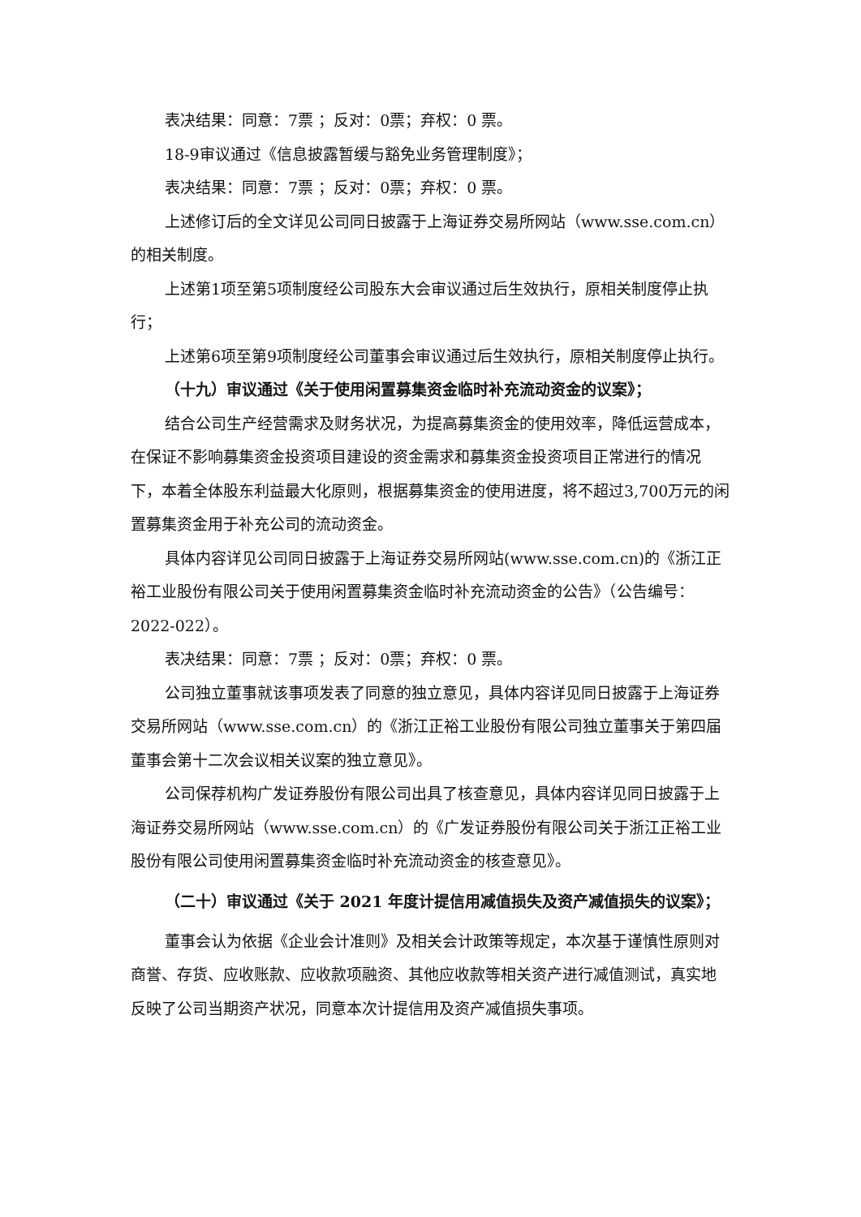表决结果：同意：7票 ；反对：0票；弃权：0 票。
18-9审议通过《信息披露暂缓与豁免业务管理制度》；
表决结果：同意：7票 ；反对：0票；弃权：0 票。
上述修订后的全文详见公司同日披露于上海证券交易所网站（www.sse.com.cn）的相关制度。
上述第1项至第5项制度经公司股东大会审议通过后生效执行，原相关制度停止执行；
上述第6项至第9项制度经公司董事会审议通过后生效执行，原相关制度停止执行。
（十九）审议通过《关于使用闲置募集资金临时补充流动资金的议案》；
结合公司生产经营需求及财务状况，为提高募集资金的使用效率，降低运营成本，在保证不影响募集资金投资项目建设的资金需求和募集资金投资项目正常进行的情况下，本着全体股东利益最大化原则，根据募集资金的使用进度，将不超过3,700万元的闲置募集资金用于补充公司的流动资金。
具体内容详见公司同日披露于上海证券交易所网站(www.sse.com.cn)的《浙江正裕工业股份有限公司关于使用闲置募集资金临时补充流动资金的公告》（公告编号：2022-022）。
表决结果：同意：7票 ；反对：0票；弃权：0 票。
公司独立董事就该事项发表了同意的独立意见，具体内容详见同日披露于上海证券交易所网站（www.sse.com.cn）的《浙江正裕工业股份有限公司独立董事关于第四届董事会第十二次会议相关议案的独立意见》。
公司保荐机构广发证券股份有限公司出具了核查意见，具体内容详见同日披露于上海证券交易所网站（www.sse.com.cn）的《广发证券股份有限公司关于浙江正裕工业股份有限公司使用闲置募集资金临时补充流动资金的核查意见》。
（二十）审议通过《关于 2021 年度计提信用减值损失及资产减值损失的议案》；
董事会认为依据《企业会计准则》及相关会计政策等规定，本次基于谨慎性原则对商誉、存货、应收账款、应收款项融资、其他应收款等相关资产进行减值测试，真实地反映了公司当期资产状况，同意本次计提信用及资产减值损失事项。